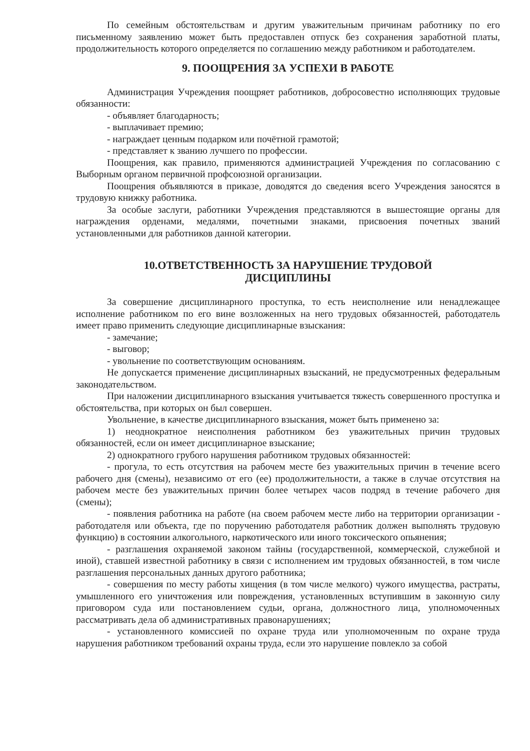По семейным обстоятельствам и другим уважительным причинам работнику по его письменному заявлению может быть предоставлен отпуск без сохранения заработной платы, продолжительность которого определяется по соглашению между работником и работодателем.
9. ПООЩРЕНИЯ ЗА УСПЕХИ В РАБОТЕ
Администрация Учреждения поощряет работников, добросовестно исполняющих трудовые обязанности:
- объявляет благодарность;
- выплачивает премию;
- награждает ценным подарком или почётной грамотой;
- представляет к званию лучшего по профессии.
Поощрения, как правило, применяются администрацией Учреждения по согласованию с Выборным органом первичной профсоюзной организации.
Поощрения объявляются в приказе, доводятся до сведения всего Учреждения заносятся в трудовую книжку работника.
За особые заслуги, работники Учреждения представляются в вышестоящие органы для награждения орденами, медалями, почетными знаками, присвоения почетных званий установленными для работников данной категории.
10.ОТВЕТСТВЕННОСТЬ ЗА НАРУШЕНИЕ ТРУДОВОЙ
ДИСЦИПЛИНЫ
За совершение дисциплинарного проступка, то есть неисполнение или ненадлежащее исполнение работником по его вине возложенных на него трудовых обязанностей, работодатель имеет право применить следующие дисциплинарные взыскания:
- замечание;
- выговор;
- увольнение по соответствующим основаниям.
Не допускается применение дисциплинарных взысканий, не предусмотренных федеральным законодательством.
При наложении дисциплинарного взыскания учитывается тяжесть совершенного проступка и обстоятельства, при которых он был совершен.
Увольнение, в качестве дисциплинарного взыскания, может быть применено за:
1) неоднократное неисполнения работником без уважительных причин трудовых обязанностей, если он имеет дисциплинарное взыскание;
2) однократного грубого нарушения работником трудовых обязанностей:
- прогула, то есть отсутствия на рабочем месте без уважительных причин в течение всего рабочего дня (смены), независимо от его (ее) продолжительности, а также в случае отсутствия на рабочем месте без уважительных причин более четырех часов подряд в течение рабочего дня (смены);
- появления работника на работе (на своем рабочем месте либо на территории организации - работодателя или объекта, где по поручению работодателя работник должен выполнять трудовую функцию) в состоянии алкогольного, наркотического или иного токсического опьянения;
- разглашения охраняемой законом тайны (государственной, коммерческой, служебной и иной), ставшей известной работнику в связи с исполнением им трудовых обязанностей, в том числе разглашения персональных данных другого работника;
- совершения по месту работы хищения (в том числе мелкого) чужого имущества, растраты, умышленного его уничтожения или повреждения, установленных вступившим в законную силу приговором суда или постановлением судьи, органа, должностного лица, уполномоченных рассматривать дела об административных правонарушениях;
- установленного комиссией по охране труда или уполномоченным по охране труда нарушения работником требований охраны труда, если это нарушение повлекло за собой